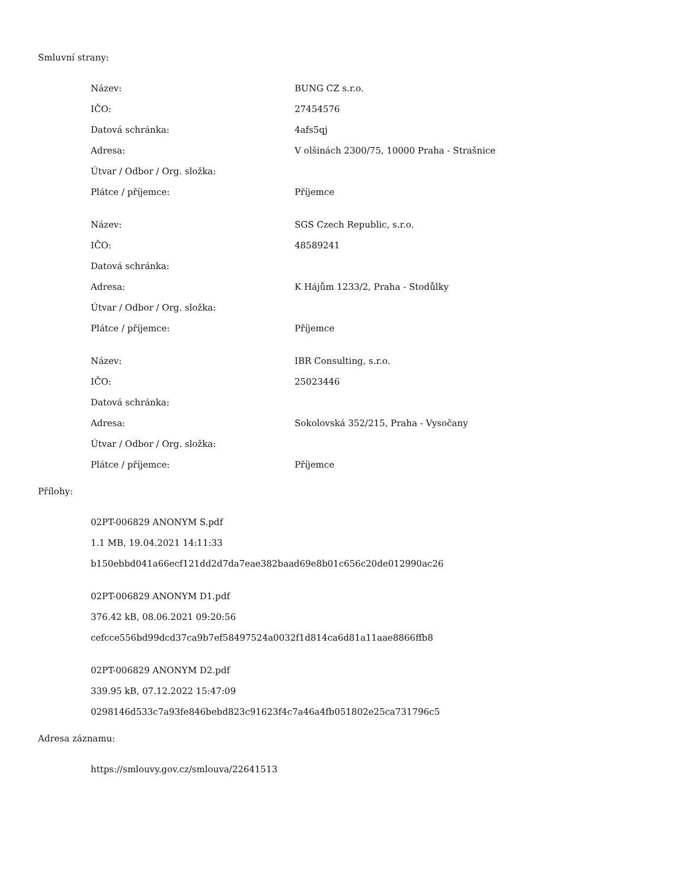Smluvní strany:
| Název: | BUNG CZ s.r.o. |
| IČO: | 27454576 |
| Datová schránka: | 4afs5qj |
| Adresa: | V olšinách 2300/75, 10000 Praha - Strašnice |
| Útvar / Odbor / Org. složka: | |
| Plátce / příjemce: | Příjemce |
| Název: | SGS Czech Republic, s.r.o. |
| IČO: | 48589241 |
| Datová schránka: | |
| Adresa: | K Hájům 1233/2, Praha - Stodůlky |
| Útvar / Odbor / Org. složka: | |
| Plátce / příjemce: | Příjemce |
| Název: | IBR Consulting, s.r.o. |
| IČO: | 25023446 |
| Datová schránka: | |
| Adresa: | Sokolovská 352/215, Praha - Vysočany |
| Útvar / Odbor / Org. složka: | |
| Plátce / příjemce: | Příjemce |
Přílohy:
02PT-006829 ANONYM S.pdf
1.1 MB, 19.04.2021 14:11:33
b150ebbd041a66ecf121dd2d7da7eae382baad69e8b01c656c20de012990ac26
02PT-006829 ANONYM D1.pdf
376.42 kB, 08.06.2021 09:20:56
cefcce556bd99dcd37ca9b7ef58497524a0032f1d814ca6d81a11aae8866ffb8
02PT-006829 ANONYM D2.pdf
339.95 kB, 07.12.2022 15:47:09
0298146d533c7a93fe846bebd823c91623f4c7a46a4fb051802e25ca731796c5
Adresa záznamu:
https://smlouvy.gov.cz/smlouva/22641513